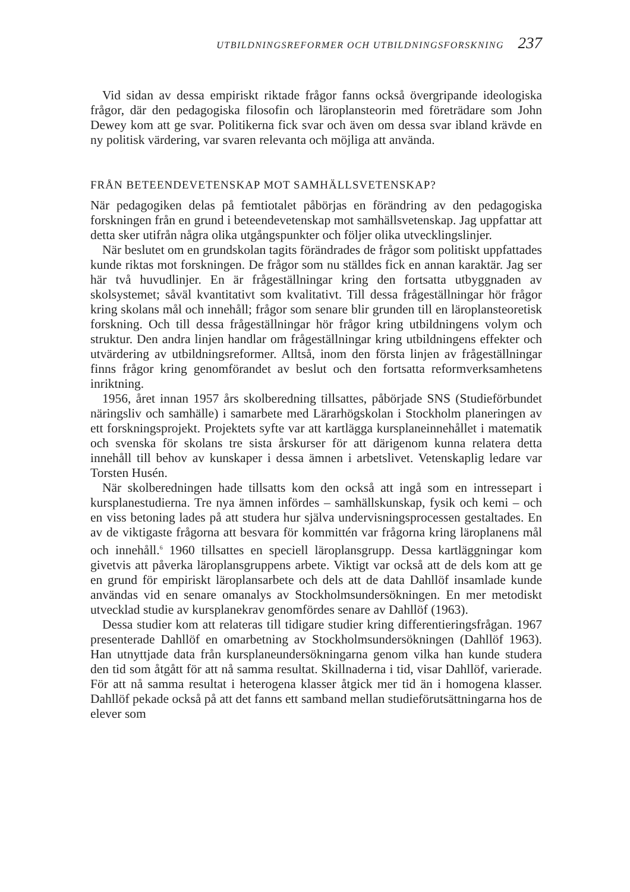UTBILDNINGSREFORMER OCH UTBILDNINGSFORSKNING 237
Vid sidan av dessa empiriskt riktade frågor fanns också övergripande ideologiska frågor, där den pedagogiska filosofin och läroplansteorin med företrädare som John Dewey kom att ge svar. Politikerna fick svar och även om dessa svar ibland krävde en ny politisk värdering, var svaren relevanta och möjliga att använda.
FRÅN BETEENDEVETENSKAP MOT SAMHÄLLSVETENSKAP?
När pedagogiken delas på femtiotalet påbörjas en förändring av den pedagogiska forskningen från en grund i beteendevetenskap mot samhällsvetenskap. Jag uppfattar att detta sker utifrån några olika utgångspunkter och följer olika utvecklingslinjer.
När beslutet om en grundskolan tagits förändrades de frågor som politiskt uppfattades kunde riktas mot forskningen. De frågor som nu ställdes fick en annan karaktär. Jag ser här två huvudlinjer. En är frågeställningar kring den fortsatta utbyggnaden av skolsystemet; såväl kvantitativt som kvalitativt. Till dessa frågeställningar hör frågor kring skolans mål och innehåll; frågor som senare blir grunden till en läroplansteoretisk forskning. Och till dessa frågeställningar hör frågor kring utbildningens volym och struktur. Den andra linjen handlar om frågeställningar kring utbildningens effekter och utvärdering av utbildningsreformer. Alltså, inom den första linjen av frågeställningar finns frågor kring genomförandet av beslut och den fortsatta reformverksamhetens inriktning.
1956, året innan 1957 års skolberedning tillsattes, påbörjade SNS (Studieförbundet näringsliv och samhälle) i samarbete med Lärarhögskolan i Stockholm planeringen av ett forskningsprojekt. Projektets syfte var att kartlägga kursplaneinnehållet i matematik och svenska för skolans tre sista årskurser för att därigenom kunna relatera detta innehåll till behov av kunskaper i dessa ämnen i arbetslivet. Vetenskaplig ledare var Torsten Husén.
När skolberedningen hade tillsatts kom den också att ingå som en intressepart i kursplanestudierna. Tre nya ämnen infördes – samhällskunskap, fysik och kemi – och en viss betoning lades på att studera hur själva undervisningsprocessen gestaltades. En av de viktigaste frågorna att besvara för kommittén var frågorna kring läroplanens mål och innehåll.<sup>6</sup> 1960 tillsattes en speciell läroplansgrupp. Dessa kartläggningar kom givetvis att påverka läroplansgruppens arbete. Viktigt var också att de dels kom att ge en grund för empiriskt läroplansarbete och dels att de data Dahllöf insamlade kunde användas vid en senare omanalys av Stockholmsundersökningen. En mer metodiskt utvecklad studie av kursplanekrav genomfördes senare av Dahllöf (1963).
Dessa studier kom att relateras till tidigare studier kring differentieringsfrågan. 1967 presenterade Dahllöf en omarbetning av Stockholmsundersökningen (Dahllöf 1963). Han utnyttjade data från kursplaneundersökningarna genom vilka han kunde studera den tid som åtgått för att nå samma resultat. Skillnaderna i tid, visar Dahllöf, varierade. För att nå samma resultat i heterogena klasser åtgick mer tid än i homogena klasser. Dahllöf pekade också på att det fanns ett samband mellan studieförutsättningarna hos de elever som